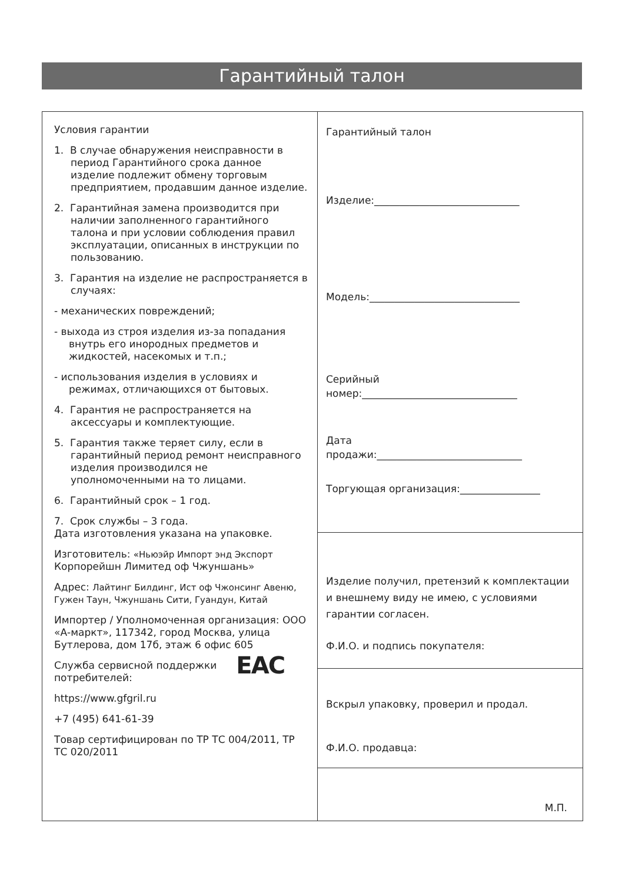Гарантийный талон
Условия гарантии
1. В случае обнаружения неисправности в период Гарантийного срока данное изделие подлежит обмену торговым предприятием, продавшим данное изделие.
2. Гарантийная замена производится при наличии заполненного гарантийного талона и при условии соблюдения правил эксплуатации, описанных в инструкции по пользованию.
3. Гарантия на изделие не распространяется в случаях:
- механических повреждений;
- выхода из строя изделия из-за попадания внутрь его инородных предметов и жидкостей, насекомых и т.п.;
- использования изделия в условиях и режимах, отличающихся от бытовых.
4. Гарантия не распространяется на аксессуары и комплектующие.
5. Гарантия также теряет силу, если в гарантийный период ремонт неисправного изделия производился не уполномоченными на то лицами.
6. Гарантийный срок – 1 год.
7. Срок службы – 3 года.
Дата изготовления указана на упаковке.
Изготовитель: «Ньюэйр Импорт энд Экспорт
Корпорейшн Лимитед оф Чжуншань»
Адрес: Лайтинг Билдинг, Ист оф Чжонсинг Авеню, Гужен Таун, Чжуншань Сити, Гуандун, Китай
Импортер / Уполномоченная организация: ООО «А-маркт», 117342, город Москва, улица Бутлерова, дом 17б, этаж 6 офис 605
EAC Служба сервисной поддержки потребителей:
https://www.gfgril.ru
+7 (495) 641-61-39
Товар сертифицирован по ТР ТС 004/2011, ТР ТС 020/2011
Гарантийный талон
Изделие:_____________________________
Модель:______________________________
Серийный
номер:_______________________________
Дата
продажи:_____________________________
Торгующая организация:________________
Изделие получил, претензий к комплектации и внешнему виду не имею, с условиями гарантии согласен.
Ф.И.О. и подпись покупателя:
Вскрыл упаковку, проверил и продал.
Ф.И.О. продавца:
М.П.